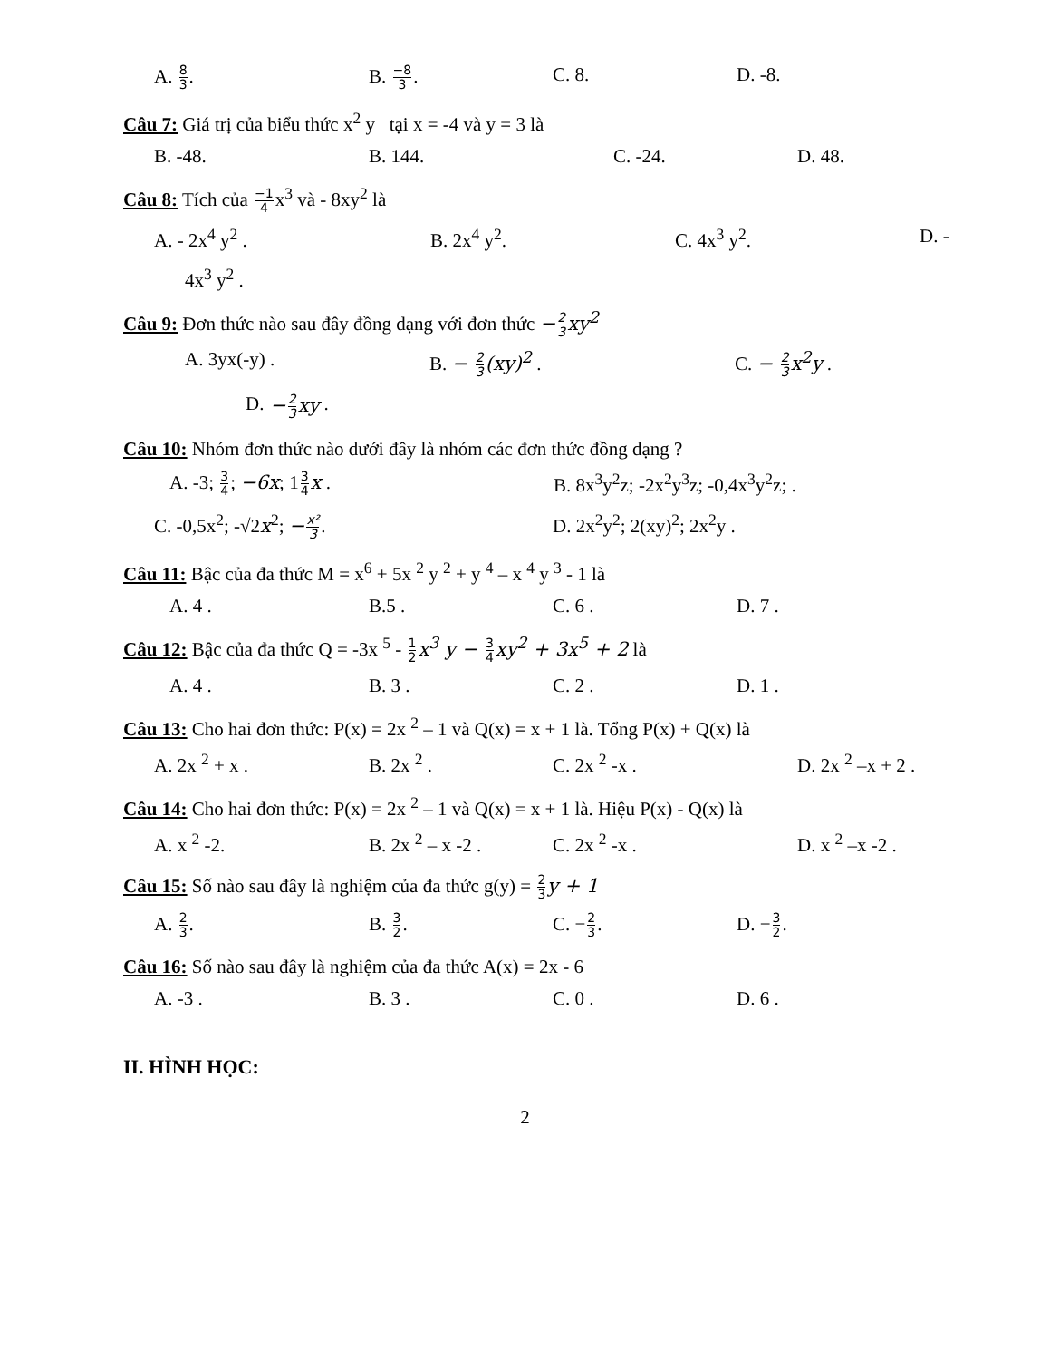A. 8 3. B. −8 3. C. 8. D. -8.
Câu 7: Giá trị của biểu thức x<sup>2</sup> y tại x = -4 và y = 3 là
B. -48. B. 144. C. -24. D. 48.
Câu 8: Tích của −1 4x<sup>3</sup> và - 8xy<sup>2</sup> là
A. - 2x<sup>4</sup> y<sup>2</sup> . B. 2x<sup>4</sup> y<sup>2</sup>. C. 4x<sup>3</sup> y<sup>2</sup>. D. -
4x<sup>3</sup> y<sup>2</sup> .
Câu 9: Đơn thức nào sau đây đồng dạng với đơn thức −2 3xy<sup>2</sup>
A. 3yx(-y) . B. − 2 3(xy)<sup>2</sup> . C. − 2 3x<sup>2</sup>y .
D. −2 3xy .
Câu 10: Nhóm đơn thức nào dưới đây là nhóm các đơn thức đồng dạng ?
A. -3; 3 4; −6x; 13 4 x . B. 8x<sup>3</sup>y<sup>2</sup>z; -2x<sup>2</sup>y<sup>3</sup>z; -0,4x<sup>3</sup>y<sup>2</sup>z; .
C. -0,5x<sup>2</sup>; -√2x<sup>2</sup>; −x² 3. D. 2x<sup>2</sup>y<sup>2</sup>; 2(xy)<sup>2</sup>; 2x<sup>2</sup>y .
Câu 11: Bậc của đa thức M = x<sup>6</sup> + 5x <sup>2</sup> y <sup>2</sup> + y <sup>4</sup> – x <sup>4</sup> y <sup>3</sup> - 1 là
A. 4 . B.5 . C. 6 . D. 7 .
Câu 12: Bậc của đa thức Q = -3x <sup>5</sup> - 1 2 x<sup>3</sup> y − 3 4 xy<sup>2</sup> + 3x<sup>5</sup> + 2 là
A. 4 . B. 3 . C. 2 . D. 1 .
Câu 13: Cho hai đơn thức: P(x) = 2x <sup>2</sup> – 1 và Q(x) = x + 1 là. Tổng P(x) + Q(x) là
A. 2x <sup>2</sup> + x . B. 2x <sup>2</sup> . C. 2x <sup>2</sup> -x . D. 2x <sup>2</sup> –x + 2 .
Câu 14: Cho hai đơn thức: P(x) = 2x <sup>2</sup> – 1 và Q(x) = x + 1 là. Hiệu P(x) - Q(x) là
A. x <sup>2</sup> -2. B. 2x <sup>2</sup> – x -2 . C. 2x <sup>2</sup> -x . D. x <sup>2</sup> –x -2 .
Câu 15: Số nào sau đây là nghiệm của đa thức g(y) = 2 3 y + 1
A. 2 3. B. 3 2. C. −2 3. D. −3 2.
Câu 16: Số nào sau đây là nghiệm của đa thức A(x) = 2x - 6
A. -3 . B. 3 . C. 0 . D. 6 .
II. HÌNH HỌC:
2